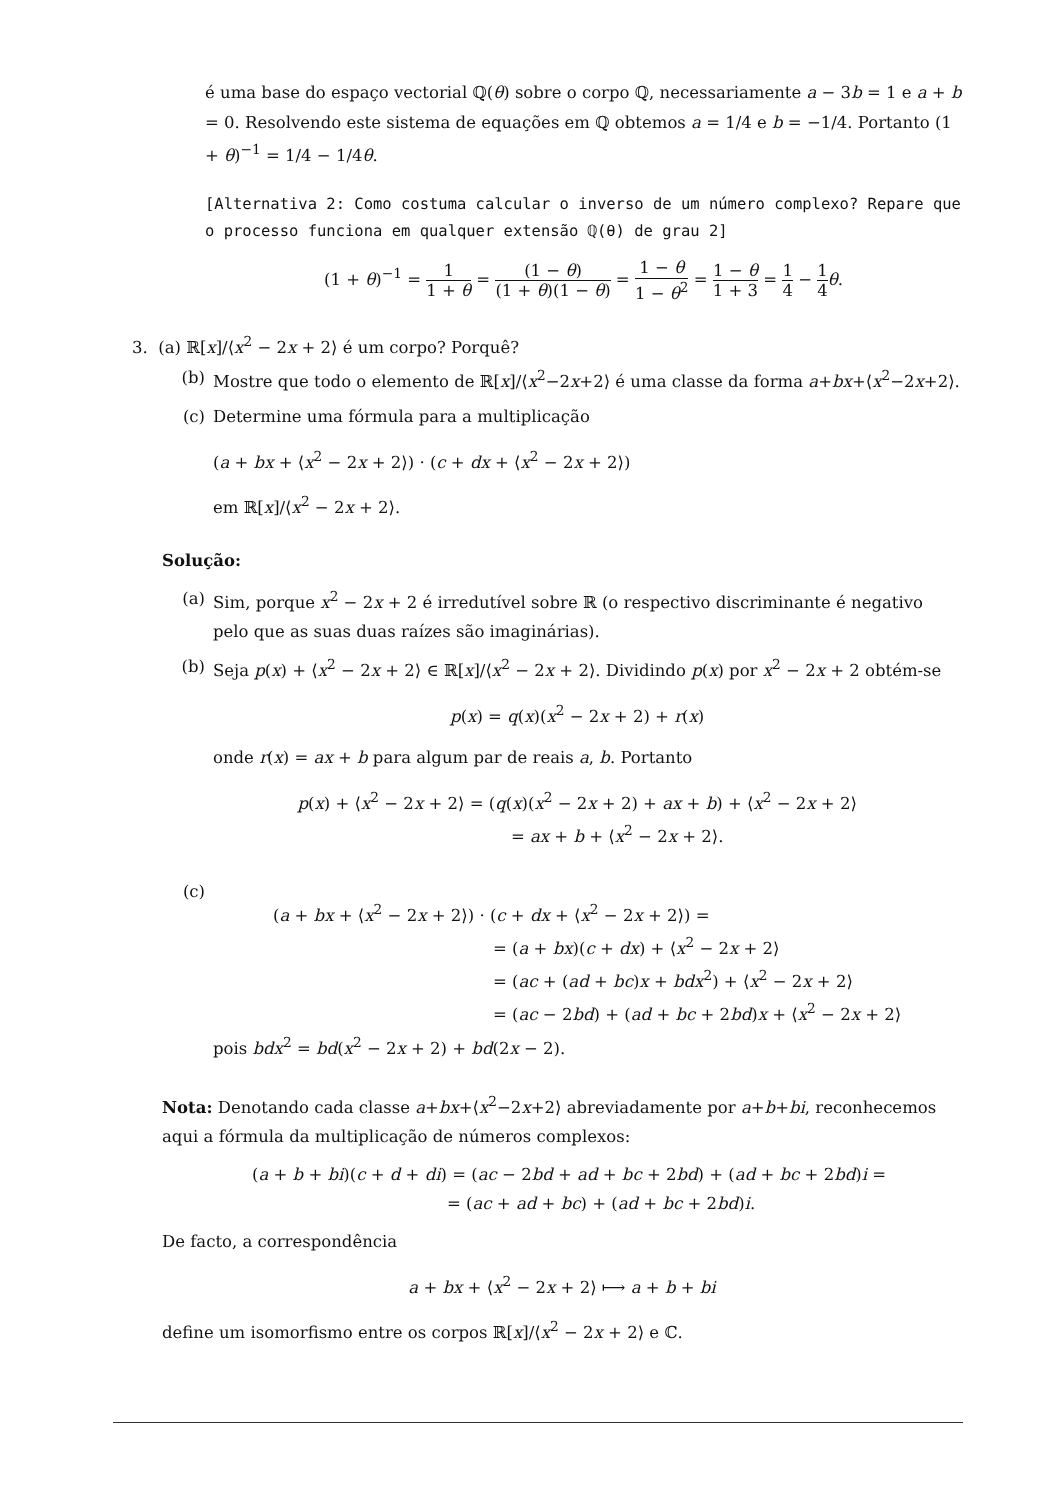é uma base do espaço vectorial ℚ(θ) sobre o corpo ℚ, necessariamente a − 3b = 1 e a + b = 0. Resolvendo este sistema de equações em ℚ obtemos a = 1/4 e b = −1/4. Portanto (1 + θ)<sup>−1</sup> = 1/4 − 1/4θ.
[Alternativa 2: Como costuma calcular o inverso de um número complexo? Repare que o processo funciona em qualquer extensão ℚ(θ) de grau 2]
(1 + θ)<sup>−1</sup> = 1 1 + θ = (1 − θ) (1 + θ)(1 − θ) = 1 − θ 1 − θ<sup>2</sup> = 1 − θ 1 + 3 = 1 4 − 1 4 θ.
3. (a) ℝ[x]/⟨x<sup>2</sup> − 2x + 2⟩ é um corpo? Porquê?
(b) Mostre que todo o elemento de ℝ[x]/⟨x<sup>2</sup>−2x+2⟩ é uma classe da forma a+bx+⟨x<sup>2</sup>−2x+2⟩.
(c) Determine uma fórmula para a multiplicação
(a + bx + ⟨x<sup>2</sup> − 2x + 2⟩) · (c + dx + ⟨x<sup>2</sup> − 2x + 2⟩)
em ℝ[x]/⟨x<sup>2</sup> − 2x + 2⟩.
Solução:
(a) Sim, porque x<sup>2</sup> − 2x + 2 é irredutível sobre ℝ (o respectivo discriminante é negativo pelo que as suas duas raízes são imaginárias).
(b) Seja p(x) + ⟨x<sup>2</sup> − 2x + 2⟩ ∈ ℝ[x]/⟨x<sup>2</sup> − 2x + 2⟩. Dividindo p(x) por x<sup>2</sup> − 2x + 2 obtém-se
p(x) = q(x)(x<sup>2</sup> − 2x + 2) + r(x)
onde r(x) = ax + b para algum par de reais a, b. Portanto
p(x) + ⟨x<sup>2</sup> − 2x + 2⟩ = (q(x)(x<sup>2</sup> − 2x + 2) + ax + b) + ⟨x<sup>2</sup> − 2x + 2⟩
= ax + b + ⟨x<sup>2</sup> − 2x + 2⟩.
(c)
(a + bx + ⟨x<sup>2</sup> − 2x + 2⟩) · (c + dx + ⟨x<sup>2</sup> − 2x + 2⟩) =
= (a + bx)(c + dx) + ⟨x<sup>2</sup> − 2x + 2⟩
= (ac + (ad + bc)x + bdx<sup>2</sup>) + ⟨x<sup>2</sup> − 2x + 2⟩
= (ac − 2bd) + (ad + bc + 2bd)x + ⟨x<sup>2</sup> − 2x + 2⟩
pois bdx<sup>2</sup> = bd(x<sup>2</sup> − 2x + 2) + bd(2x − 2).
Nota: Denotando cada classe a+bx+⟨x<sup>2</sup>−2x+2⟩ abreviadamente por a+b+bi, reconhecemos aqui a fórmula da multiplicação de números complexos:
(a + b + bi)(c + d + di) = (ac − 2bd + ad + bc + 2bd) + (ad + bc + 2bd)i =
= (ac + ad + bc) + (ad + bc + 2bd)i.
De facto, a correspondência
a + bx + ⟨x<sup>2</sup> − 2x + 2⟩ ⟼ a + b + bi
define um isomorfismo entre os corpos ℝ[x]/⟨x<sup>2</sup> − 2x + 2⟩ e ℂ.